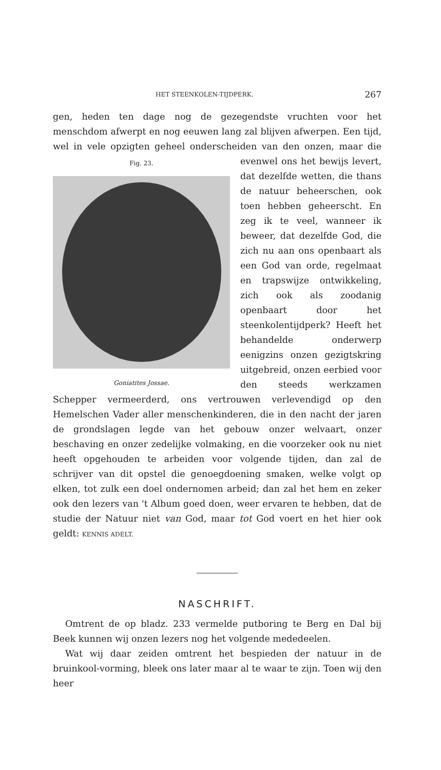HET STEENKOLEN-TIJDPERK. 267
gen, heden ten dage nog de gezegendste vruchten voor het menschdom afwerpt en nog eeuwen lang zal blijven afwerpen. Een tijd, wel in vele opzigten geheel onderscheiden van den onzen, maar die evenwel Fig. 23.
Goniatites Jossae. ons het bewijs levert, dat dezelfde wetten, die thans de natuur beheerschen, ook toen hebben geheerscht. En zeg ik te veel, wanneer ik beweer, dat dezelfde God, die zich nu aan ons openbaart als een God van orde, regelmaat en trapswijze ontwikkeling, zich ook als zoodanig openbaart door het steenkolentijdperk? Heeft het behandelde onderwerp eenigzins onzen gezigtskring uitgebreid, onzen eerbied voor den steeds werkzamen Schepper vermeerderd, ons vertrouwen verlevendigd op den Hemelschen Vader aller menschenkinderen, die in den nacht der jaren de grondslagen legde van het gebouw onzer welvaart, onzer beschaving en onzer zedelijke volmaking, en die voorzeker ook nu niet heeft opgehouden te arbeiden voor volgende tijden, dan zal de schrijver van dit opstel die genoegdoening smaken, welke volgt op elken, tot zulk een doel ondernomen arbeid; dan zal het hem en zeker ook den lezers van 't Album goed doen, weer ervaren te hebben, dat de studie der Natuur niet van God, maar tot God voert en het hier ook geldt: KENNIS ADELT.
NASCHRIFT.
Omtrent de op bladz. 233 vermelde putboring te Berg en Dal bij Beek kunnen wij onzen lezers nog het volgende mededeelen.
Wat wij daar zeiden omtrent het bespieden der natuur in de bruinkool-vorming, bleek ons later maar al te waar te zijn. Toen wij den heer